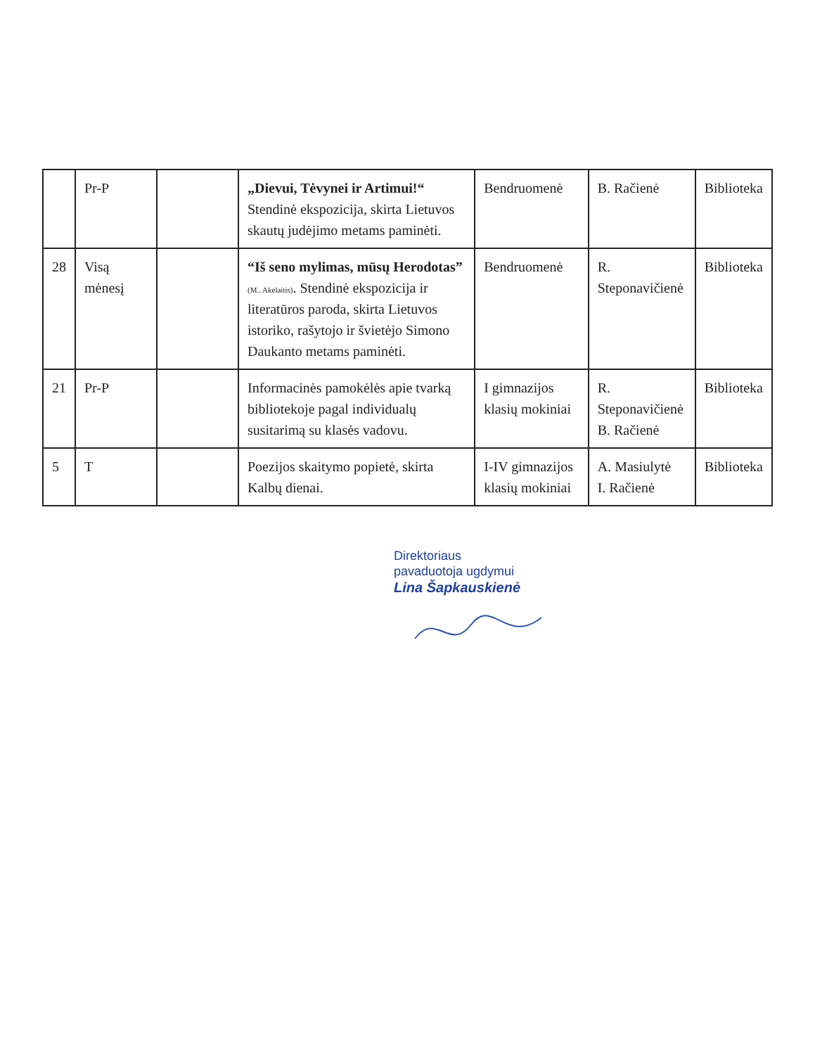| | Pr-P | | „Dievui, Tėvynei ir Artimui!“ Stendinė ekspozicija, skirta Lietuvos skautų judėjimo metams paminėti. | Bendruomenė | B. Račienė | Biblioteka |
| 28 | Visą mėnesį | | “Iš seno mylimas, mūsų Herodotas” (M.. Akelaitis) . Stendinė ekspozicija ir literatūros paroda, skirta Lietuvos istoriko, rašytojo ir švietėjo Simono Daukanto metams paminėti. | Bendruomenė | R. Steponavičienė | Biblioteka |
| 21 | Pr-P | | Informacinės pamokėlės apie tvarką bibliotekoje pagal individualų susitarimą su klasės vadovu. | I gimnazijos klasių mokiniai | R. Steponavičienė B. Račienė | Biblioteka |
| 5 | T | | Poezijos skaitymo popietė, skirta Kalbų dienai. | I-IV gimnazijos klasių mokiniai | A. Masiulytė I. Račienė | Biblioteka |
Direktoriaus
pavaduotoja ugdymui
Lina Šapkauskienė